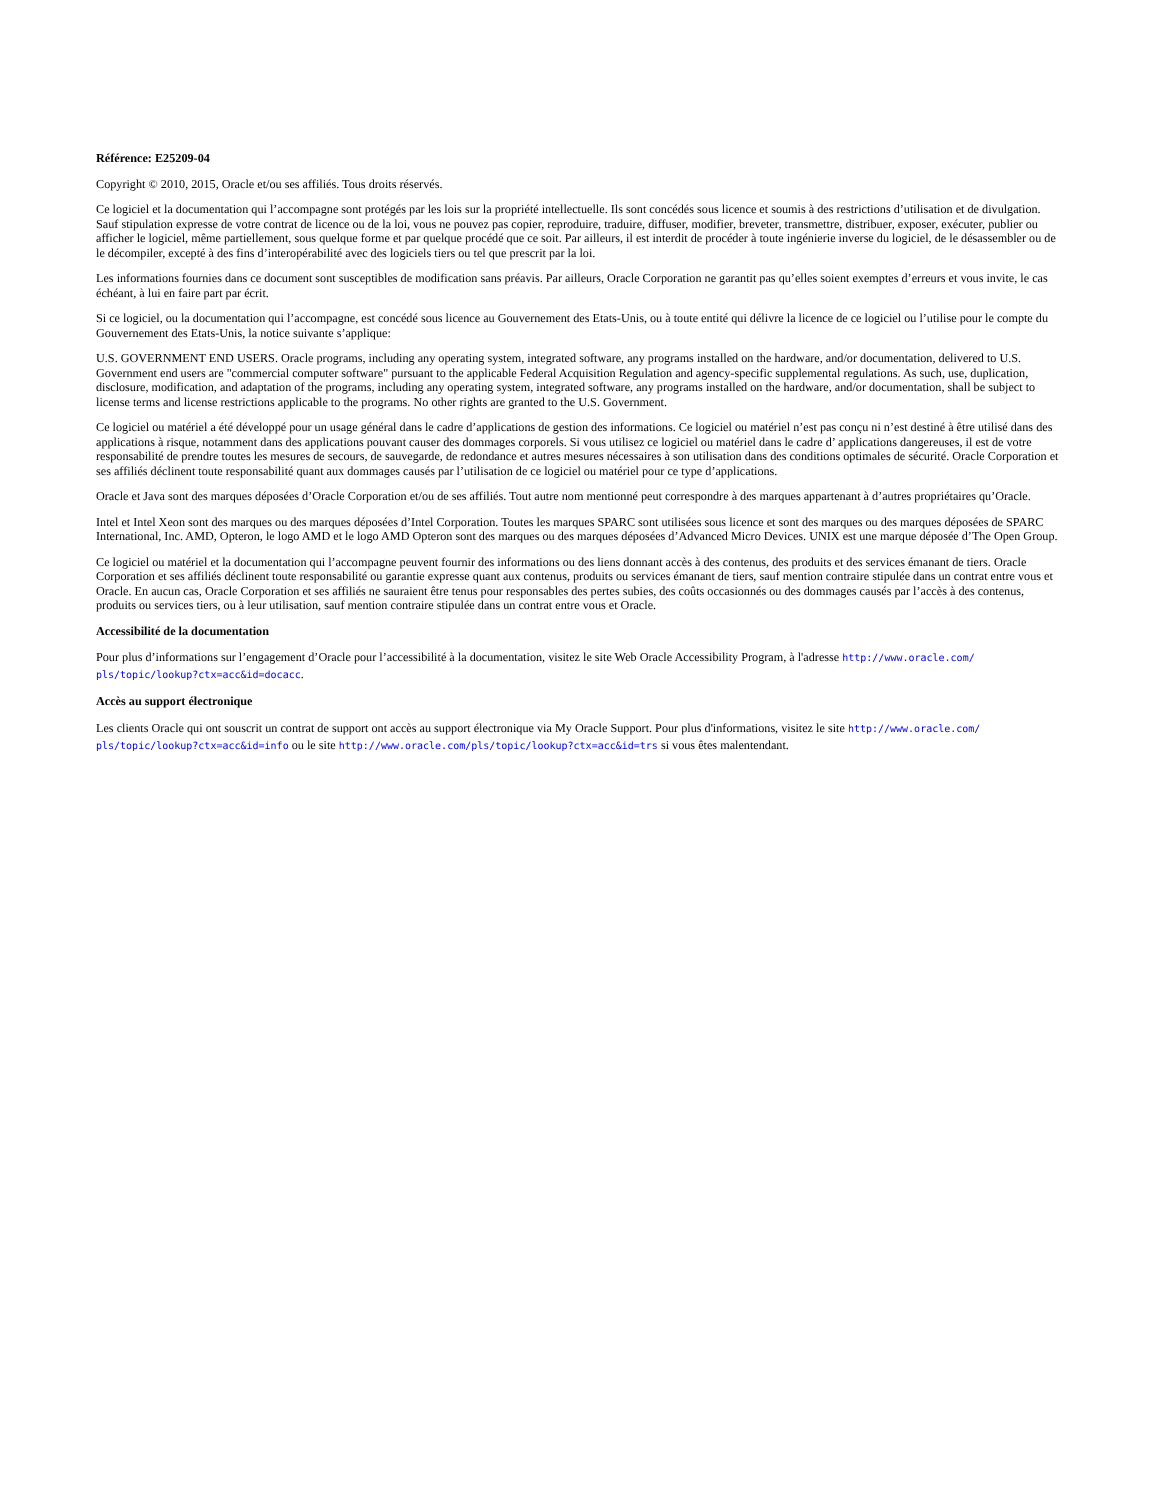Référence: E25209-04
Copyright © 2010, 2015, Oracle et/ou ses affiliés. Tous droits réservés.
Ce logiciel et la documentation qui l’accompagne sont protégés par les lois sur la propriété intellectuelle. Ils sont concédés sous licence et soumis à des restrictions d’utilisation et de divulgation. Sauf stipulation expresse de votre contrat de licence ou de la loi, vous ne pouvez pas copier, reproduire, traduire, diffuser, modifier, breveter, transmettre, distribuer, exposer, exécuter, publier ou afficher le logiciel, même partiellement, sous quelque forme et par quelque procédé que ce soit. Par ailleurs, il est interdit de procéder à toute ingénierie inverse du logiciel, de le désassembler ou de le décompiler, excepté à des fins d’interopérabilité avec des logiciels tiers ou tel que prescrit par la loi.
Les informations fournies dans ce document sont susceptibles de modification sans préavis. Par ailleurs, Oracle Corporation ne garantit pas qu’elles soient exemptes d’erreurs et vous invite, le cas échéant, à lui en faire part par écrit.
Si ce logiciel, ou la documentation qui l’accompagne, est concédé sous licence au Gouvernement des Etats-Unis, ou à toute entité qui délivre la licence de ce logiciel ou l’utilise pour le compte du Gouvernement des Etats-Unis, la notice suivante s’applique:
U.S. GOVERNMENT END USERS. Oracle programs, including any operating system, integrated software, any programs installed on the hardware, and/or documentation, delivered to U.S. Government end users are "commercial computer software" pursuant to the applicable Federal Acquisition Regulation and agency-specific supplemental regulations. As such, use, duplication, disclosure, modification, and adaptation of the programs, including any operating system, integrated software, any programs installed on the hardware, and/or documentation, shall be subject to license terms and license restrictions applicable to the programs. No other rights are granted to the U.S. Government.
Ce logiciel ou matériel a été développé pour un usage général dans le cadre d’applications de gestion des informations. Ce logiciel ou matériel n’est pas conçu ni n’est destiné à être utilisé dans des applications à risque, notamment dans des applications pouvant causer des dommages corporels. Si vous utilisez ce logiciel ou matériel dans le cadre d’ applications dangereuses, il est de votre responsabilité de prendre toutes les mesures de secours, de sauvegarde, de redondance et autres mesures nécessaires à son utilisation dans des conditions optimales de sécurité. Oracle Corporation et ses affiliés déclinent toute responsabilité quant aux dommages causés par l’utilisation de ce logiciel ou matériel pour ce type d’applications.
Oracle et Java sont des marques déposées d’Oracle Corporation et/ou de ses affiliés. Tout autre nom mentionné peut correspondre à des marques appartenant à d’autres propriétaires qu’Oracle.
Intel et Intel Xeon sont des marques ou des marques déposées d’Intel Corporation. Toutes les marques SPARC sont utilisées sous licence et sont des marques ou des marques déposées de SPARC International, Inc. AMD, Opteron, le logo AMD et le logo AMD Opteron sont des marques ou des marques déposées d’Advanced Micro Devices. UNIX est une marque déposée d’The Open Group.
Ce logiciel ou matériel et la documentation qui l’accompagne peuvent fournir des informations ou des liens donnant accès à des contenus, des produits et des services émanant de tiers. Oracle Corporation et ses affiliés déclinent toute responsabilité ou garantie expresse quant aux contenus, produits ou services émanant de tiers, sauf mention contraire stipulée dans un contrat entre vous et Oracle. En aucun cas, Oracle Corporation et ses affiliés ne sauraient être tenus pour responsables des pertes subies, des coûts occasionnés ou des dommages causés par l’accès à des contenus, produits ou services tiers, ou à leur utilisation, sauf mention contraire stipulée dans un contrat entre vous et Oracle.
Accessibilité de la documentation
Pour plus d’informations sur l’engagement d’Oracle pour l’accessibilité à la documentation, visitez le site Web Oracle Accessibility Program, à l'adresse http://www.oracle.com/
pls/topic/lookup?ctx=acc&id=docacc.
Accès au support électronique
Les clients Oracle qui ont souscrit un contrat de support ont accès au support électronique via My Oracle Support. Pour plus d'informations, visitez le site http://www.oracle.com/
pls/topic/lookup?ctx=acc&id=info ou le site http://www.oracle.com/pls/topic/lookup?ctx=acc&id=trs si vous êtes malentendant.